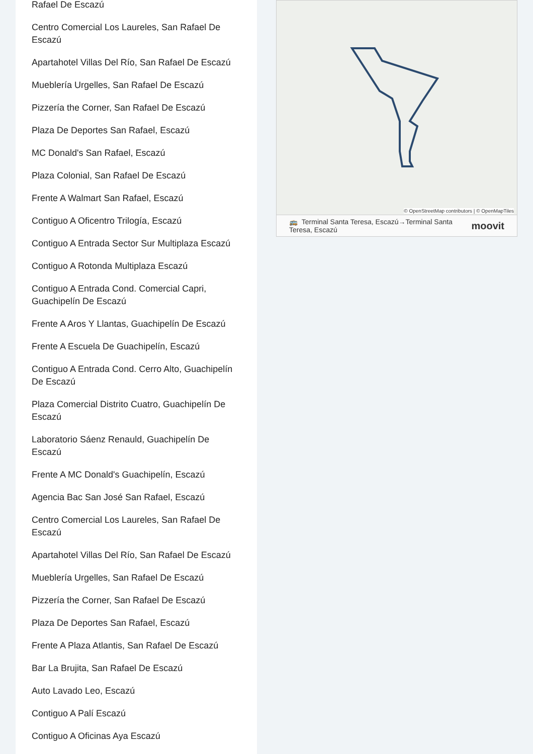Rafael De Escazú
Centro Comercial Los Laureles, San Rafael De Escazú
Apartahotel Villas Del Río, San Rafael De Escazú
Mueblería Urgelles, San Rafael De Escazú
Pizzería the Corner, San Rafael De Escazú
Plaza De Deportes San Rafael, Escazú
MC Donald's San Rafael, Escazú
Plaza Colonial, San Rafael De Escazú
Frente A Walmart San Rafael, Escazú
Contiguo A Oficentro Trilogía, Escazú
Contiguo A Entrada Sector Sur Multiplaza Escazú
Contiguo A Rotonda Multiplaza Escazú
Contiguo A Entrada Cond. Comercial Capri, Guachipelín De Escazú
Frente A Aros Y Llantas, Guachipelín De Escazú
Frente A Escuela De Guachipelín, Escazú
Contiguo A Entrada Cond. Cerro Alto, Guachipelín De Escazú
Plaza Comercial Distrito Cuatro, Guachipelín De Escazú
Laboratorio Sáenz Renauld, Guachipelín De Escazú
Frente A MC Donald's Guachipelín, Escazú
Agencia Bac San José San Rafael, Escazú
Centro Comercial Los Laureles, San Rafael De Escazú
Apartahotel Villas Del Río, San Rafael De Escazú
Mueblería Urgelles, San Rafael De Escazú
Pizzería the Corner, San Rafael De Escazú
Plaza De Deportes San Rafael, Escazú
Frente A Plaza Atlantis, San Rafael De Escazú
Bar La Brujita, San Rafael De Escazú
Auto Lavado Leo, Escazú
Contiguo A Palí Escazú
Contiguo A Oficinas Aya Escazú
© OpenStreetMap contributors | © OpenMapTiles
🚌 Terminal Santa Teresa, Escazú→Terminal Santa Teresa, Escazú moovit